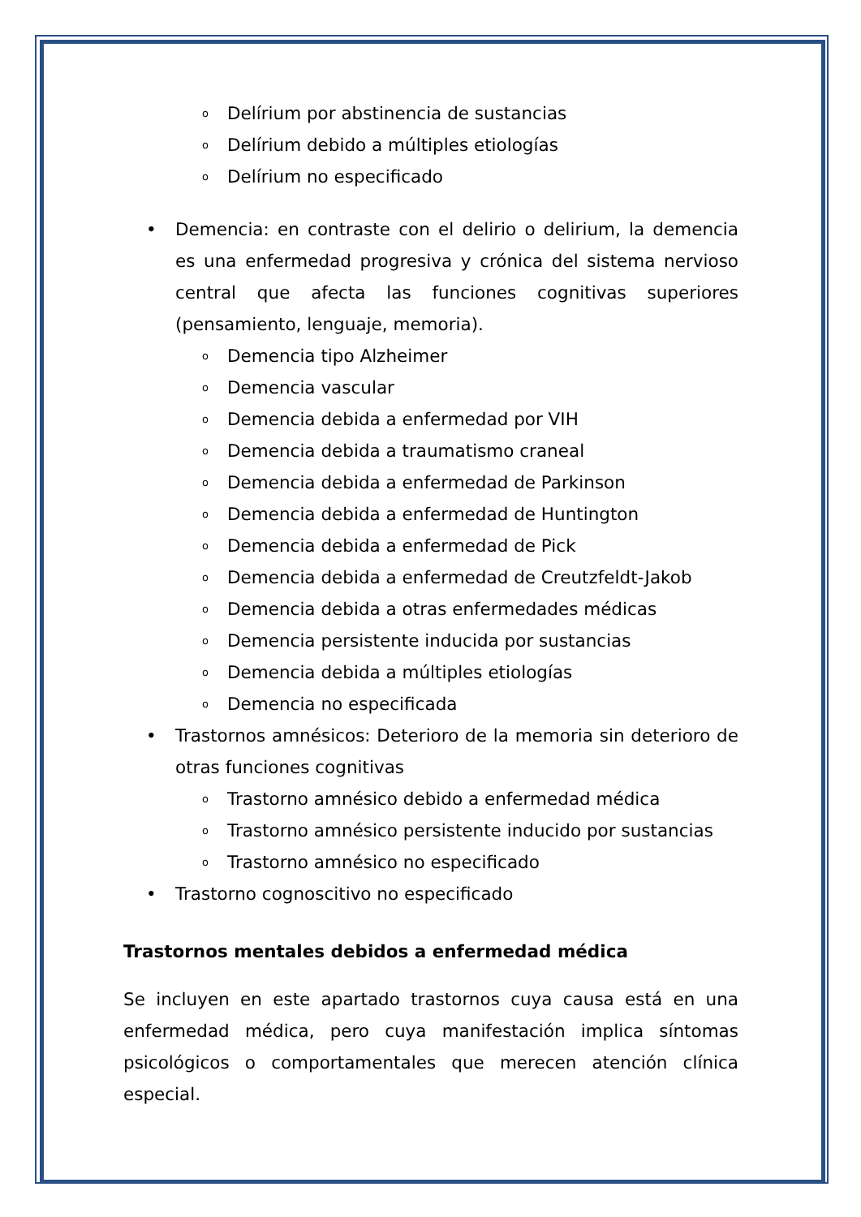o Delírium por abstinencia de sustancias
o Delírium debido a múltiples etiologías
o Delírium no especificado
• Demencia: en contraste con el delirio o delirium, la demencia es una enfermedad progresiva y crónica del sistema nervioso central que afecta las funciones cognitivas superiores (pensamiento, lenguaje, memoria).
o Demencia tipo Alzheimer
o Demencia vascular
o Demencia debida a enfermedad por VIH
o Demencia debida a traumatismo craneal
o Demencia debida a enfermedad de Parkinson
o Demencia debida a enfermedad de Huntington
o Demencia debida a enfermedad de Pick
o Demencia debida a enfermedad de Creutzfeldt-Jakob
o Demencia debida a otras enfermedades médicas
o Demencia persistente inducida por sustancias
o Demencia debida a múltiples etiologías
o Demencia no especificada
• Trastornos amnésicos: Deterioro de la memoria sin deterioro de otras funciones cognitivas
o Trastorno amnésico debido a enfermedad médica
o Trastorno amnésico persistente inducido por sustancias
o Trastorno amnésico no especificado
• Trastorno cognoscitivo no especificado
Trastornos mentales debidos a enfermedad médica
Se incluyen en este apartado trastornos cuya causa está en una enfermedad médica, pero cuya manifestación implica síntomas psicológicos o comportamentales que merecen atención clínica especial.